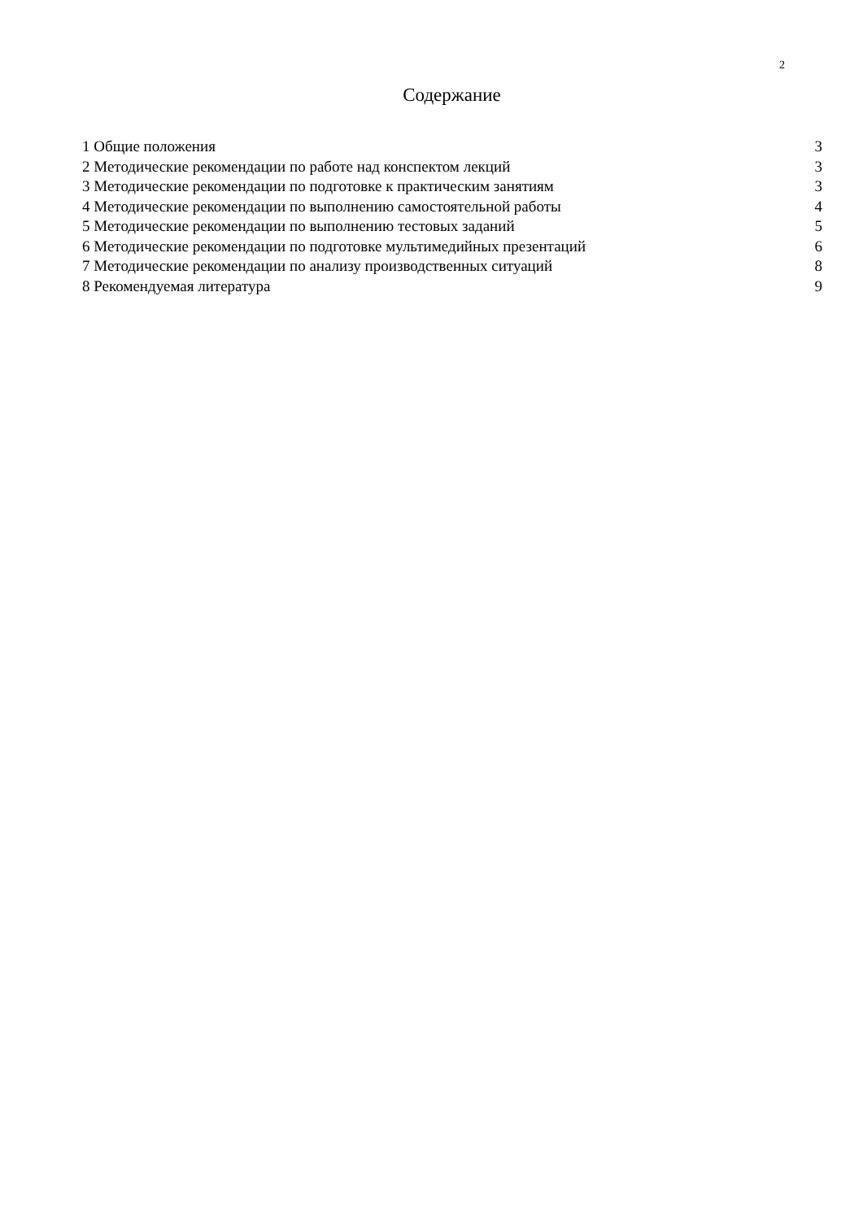2
Содержание
1 Общие положения 3
2 Методические рекомендации по работе над конспектом лекций 3
3 Методические рекомендации по подготовке к практическим занятиям 3
4 Методические рекомендации по выполнению самостоятельной работы 4
5 Методические рекомендации по выполнению тестовых заданий 5
6 Методические рекомендации по подготовке мультимедийных презентаций 6
7 Методические рекомендации по анализу производственных ситуаций 8
8 Рекомендуемая литература 9